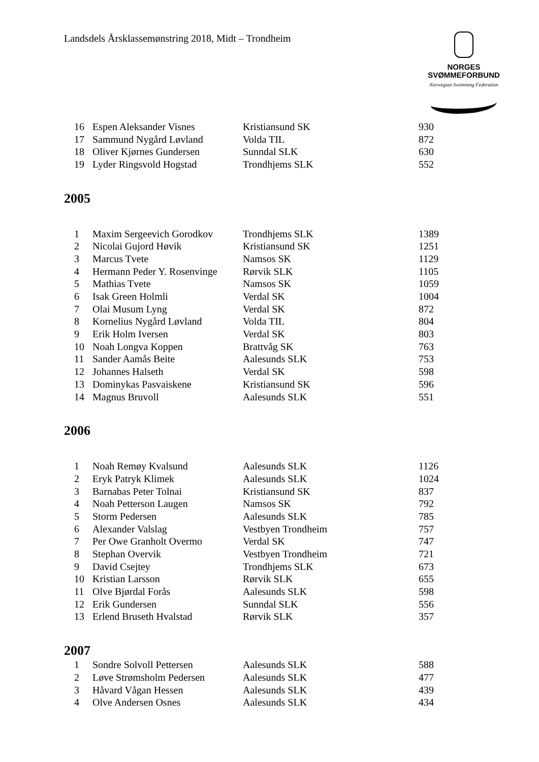Landsdels Årsklassemønstring 2018, Midt – Trondheim
NORGES
SVØMMEFORBUND
Norwegian Swimming Federation
| 16 | Espen Aleksander Visnes | Kristiansund SK | 930 |
| 17 | Sammund Nygård Løvland | Volda TIL | 872 |
| 18 | Oliver Kjørnes Gundersen | Sunndal SLK | 630 |
| 19 | Lyder Ringsvold Hogstad | Trondhjems SLK | 552 |
2005
| 1 | Maxim Sergeevich Gorodkov | Trondhjems SLK | 1389 |
| 2 | Nicolai Gujord Høvik | Kristiansund SK | 1251 |
| 3 | Marcus Tvete | Namsos SK | 1129 |
| 4 | Hermann Peder Y. Rosenvinge | Rørvik SLK | 1105 |
| 5 | Mathias Tvete | Namsos SK | 1059 |
| 6 | Isak Green Holmli | Verdal SK | 1004 |
| 7 | Olai Musum Lyng | Verdal SK | 872 |
| 8 | Kornelius Nygård Løvland | Volda TIL | 804 |
| 9 | Erik Holm Iversen | Verdal SK | 803 |
| 10 | Noah Longva Koppen | Brattvåg SK | 763 |
| 11 | Sander Aamås Beite | Aalesunds SLK | 753 |
| 12 | Johannes Halseth | Verdal SK | 598 |
| 13 | Dominykas Pasvaiskene | Kristiansund SK | 596 |
| 14 | Magnus Bruvoll | Aalesunds SLK | 551 |
2006
| 1 | Noah Remøy Kvalsund | Aalesunds SLK | 1126 |
| 2 | Eryk Patryk Klimek | Aalesunds SLK | 1024 |
| 3 | Barnabas Peter Tolnai | Kristiansund SK | 837 |
| 4 | Noah Petterson Laugen | Namsos SK | 792 |
| 5 | Storm Pedersen | Aalesunds SLK | 785 |
| 6 | Alexander Valslag | Vestbyen Trondheim | 757 |
| 7 | Per Owe Granholt Overmo | Verdal SK | 747 |
| 8 | Stephan Overvik | Vestbyen Trondheim | 721 |
| 9 | David Csejtey | Trondhjems SLK | 673 |
| 10 | Kristian Larsson | Rørvik SLK | 655 |
| 11 | Olve Bjørdal Forås | Aalesunds SLK | 598 |
| 12 | Erik Gundersen | Sunndal SLK | 556 |
| 13 | Erlend Bruseth Hvalstad | Rørvik SLK | 357 |
2007
| 1 | Sondre Solvoll Pettersen | Aalesunds SLK | 588 |
| 2 | Løve Strømsholm Pedersen | Aalesunds SLK | 477 |
| 3 | Håvard Vågan Hessen | Aalesunds SLK | 439 |
| 4 | Olve Andersen Osnes | Aalesunds SLK | 434 |